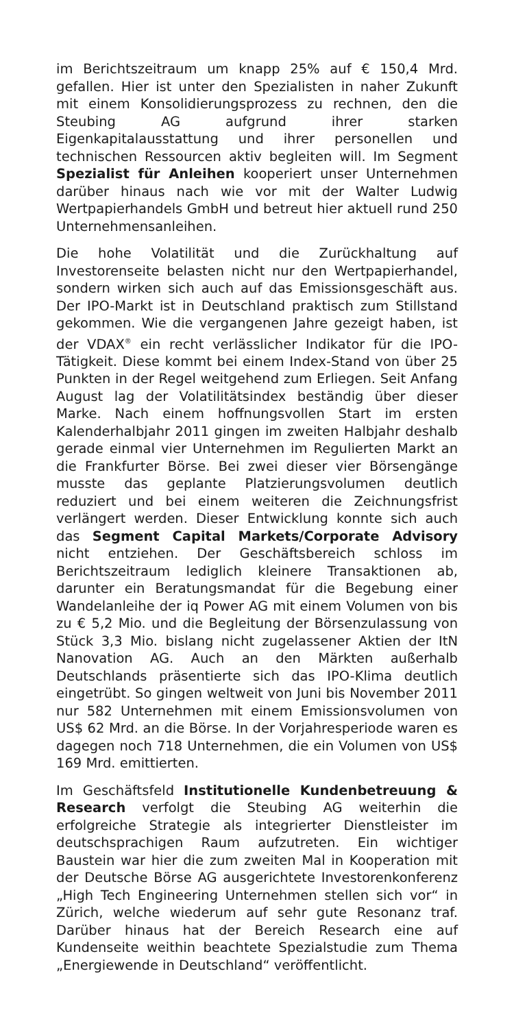im Berichtszeitraum um knapp 25% auf € 150,4 Mrd. gefallen. Hier ist unter den Spezialisten in naher Zukunft mit einem Konsolidierungsprozess zu rechnen, den die Steubing AG aufgrund ihrer starken Eigenkapitalausstattung und ihrer personellen und technischen Ressourcen aktiv begleiten will. Im Segment Spezialist für Anleihen kooperiert unser Unternehmen darüber hinaus nach wie vor mit der Walter Ludwig Wertpapierhandels GmbH und betreut hier aktuell rund 250 Unternehmensanleihen.
Die hohe Volatilität und die Zurückhaltung auf Investorenseite belasten nicht nur den Wertpapierhandel, sondern wirken sich auch auf das Emissionsgeschäft aus. Der IPO-Markt ist in Deutschland praktisch zum Stillstand gekommen. Wie die vergangenen Jahre gezeigt haben, ist der VDAX<sup>®</sup> ein recht verlässlicher Indikator für die IPO-Tätigkeit. Diese kommt bei einem Index-Stand von über 25 Punkten in der Regel weitgehend zum Erliegen. Seit Anfang August lag der Volatilitätsindex beständig über dieser Marke. Nach einem hoffnungsvollen Start im ersten Kalenderhalbjahr 2011 gingen im zweiten Halbjahr deshalb gerade einmal vier Unternehmen im Regulierten Markt an die Frankfurter Börse. Bei zwei dieser vier Börsengänge musste das geplante Platzierungsvolumen deutlich reduziert und bei einem weiteren die Zeichnungsfrist verlängert werden. Dieser Entwicklung konnte sich auch das Segment Capital Markets/Corporate Advisory nicht entziehen. Der Geschäftsbereich schloss im Berichtszeitraum lediglich kleinere Transaktionen ab, darunter ein Beratungsmandat für die Begebung einer Wandelanleihe der iq Power AG mit einem Volumen von bis zu € 5,2 Mio. und die Begleitung der Börsenzulassung von Stück 3,3 Mio. bislang nicht zugelassener Aktien der ItN Nanovation AG. Auch an den Märkten außerhalb Deutschlands präsentierte sich das IPO-Klima deutlich eingetrübt. So gingen weltweit von Juni bis November 2011 nur 582 Unternehmen mit einem Emissionsvolumen von US$ 62 Mrd. an die Börse. In der Vorjahresperiode waren es dagegen noch 718 Unternehmen, die ein Volumen von US$ 169 Mrd. emittierten.
Im Geschäftsfeld Institutionelle Kundenbetreuung & Research verfolgt die Steubing AG weiterhin die erfolgreiche Strategie als integrierter Dienstleister im deutschsprachigen Raum aufzutreten. Ein wichtiger Baustein war hier die zum zweiten Mal in Kooperation mit der Deutsche Börse AG ausgerichtete Investorenkonferenz „High Tech Engineering Unternehmen stellen sich vor“ in Zürich, welche wiederum auf sehr gute Resonanz traf. Darüber hinaus hat der Bereich Research eine auf Kundenseite weithin beachtete Spezialstudie zum Thema „Energiewende in Deutschland“ veröffentlicht.